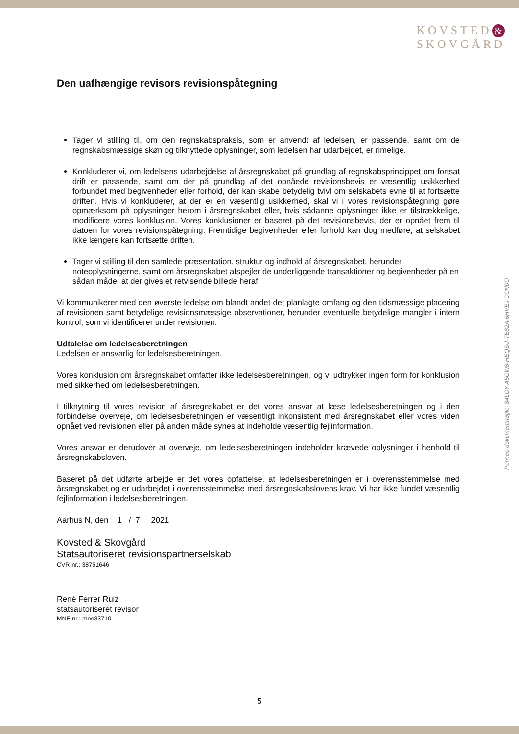KOVSTED &
SKOVGÅRD
Den uafhængige revisors revisionspåtegning
Tager vi stilling til, om den regnskabspraksis, som er anvendt af ledelsen, er passende, samt om de regnskabsmæssige skøn og tilknyttede oplysninger, som ledelsen har udarbejdet, er rimelige.
Konkluderer vi, om ledelsens udarbejdelse af årsregnskabet på grundlag af regnskabsprincippet om fortsat drift er passende, samt om der på grundlag af det opnåede revisionsbevis er væsentlig usikkerhed forbundet med begivenheder eller forhold, der kan skabe betydelig tvivl om selskabets evne til at fortsætte driften. Hvis vi konkluderer, at der er en væsentlig usikkerhed, skal vi i vores revisionspåtegning gøre opmærksom på oplysninger herom i årsregnskabet eller, hvis sådanne oplysninger ikke er tilstrækkelige, modificere vores konklusion. Vores konklusioner er baseret på det revisionsbevis, der er opnået frem til datoen for vores revisionspåtegning. Fremtidige begivenheder eller forhold kan dog medføre, at selskabet ikke længere kan fortsætte driften.
Tager vi stilling til den samlede præsentation, struktur og indhold af årsregnskabet, herunder noteoplysningerne, samt om årsregnskabet afspejler de underliggende transaktioner og begivenheder på en sådan måde, at der gives et retvisende billede heraf.
Vi kommunikerer med den øverste ledelse om blandt andet det planlagte omfang og den tidsmæssige placering af revisionen samt betydelige revisionsmæssige observationer, herunder eventuelle betydelige mangler i intern kontrol, som vi identificerer under revisionen.
Udtalelse om ledelsesberetningen
Ledelsen er ansvarlig for ledelsesberetningen.
Vores konklusion om årsregnskabet omfatter ikke ledelsesberetningen, og vi udtrykker ingen form for konklusion med sikkerhed om ledelsesberetningen.
I tilknytning til vores revision af årsregnskabet er det vores ansvar at læse ledelsesberetningen og i den forbindelse overveje, om ledelsesberetningen er væsentligt inkonsistent med årsregnskabet eller vores viden opnået ved revisionen eller på anden måde synes at indeholde væsentlig fejlinformation.
Vores ansvar er derudover at overveje, om ledelsesberetningen indeholder krævede oplysninger i henhold til årsregnskabsloven.
Baseret på det udførte arbejde er det vores opfattelse, at ledelsesberetningen er i overensstemmelse med årsregnskabet og er udarbejdet i overensstemmelse med årsregnskabslovens krav. Vi har ikke fundet væsentlig fejlinformation i ledelsesberetningen.
Aarhus N, den 1 / 7 2021
Kovsted & Skovgård
Statsautoriseret revisionspartnerselskab
CVR-nr.: 38751646
René Ferrer Ruiz
statsautoriseret revisor
MNE nr.: mne33710
Penneo dokumentnøgle: 84LOY-A5GW8-HEQSU-TB82A-6HVEJ-CCN0O
5